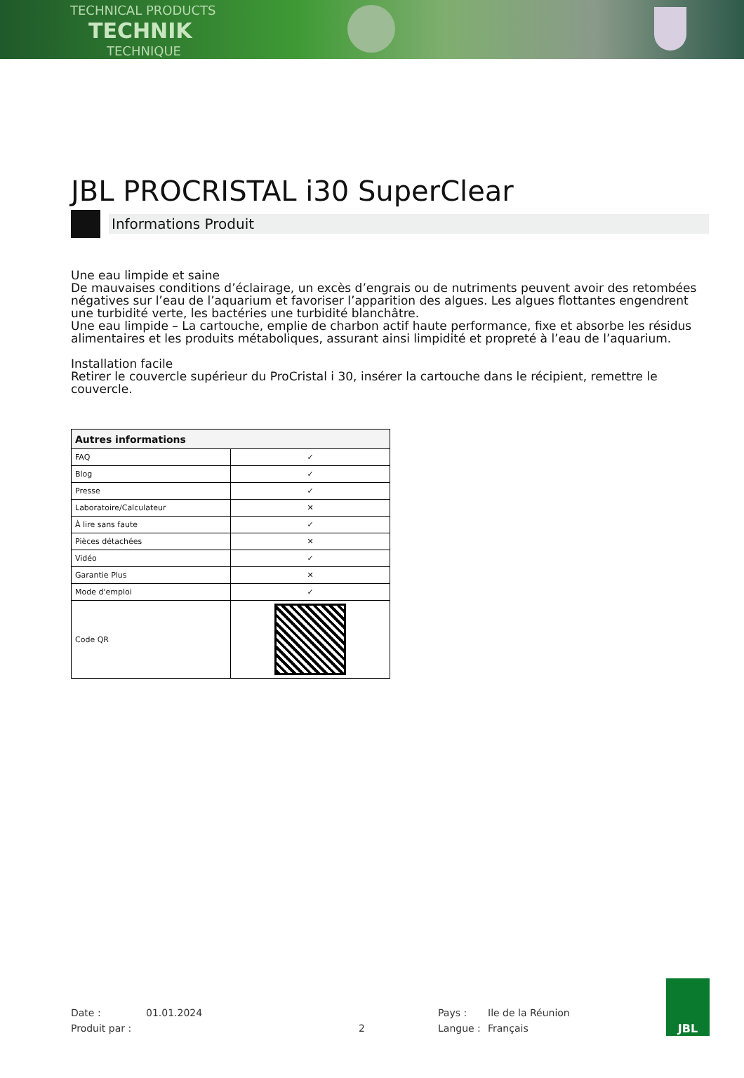TECHNICAL PRODUCTS
TECHNIK
TECHNIQUE
JBL PROCRISTAL i30 SuperClear
Informations Produit
Une eau limpide et saine
De mauvaises conditions d’éclairage, un excès d’engrais ou de nutriments peuvent avoir des retombées négatives sur l’eau de l’aquarium et favoriser l’apparition des algues. Les algues flottantes engendrent une turbidité verte, les bactéries une turbidité blanchâtre.
Une eau limpide – La cartouche, emplie de charbon actif haute performance, fixe et absorbe les résidus alimentaires et les produits métaboliques, assurant ainsi limpidité et propreté à l’eau de l’aquarium.
Installation facile
Retirer le couvercle supérieur du ProCristal i 30, insérer la cartouche dans le récipient, remettre le couvercle.
| Autres informations | |
| --- | --- |
| FAQ | ✓ |
| Blog | ✓ |
| Presse | ✓ |
| Laboratoire/Calculateur | ✕ |
| À lire sans faute | ✓ |
| Pièces détachées | ✕ |
| Vidéo | ✓ |
| Garantie Plus | ✕ |
| Mode d'emploi | ✓ |
| Code QR | |
Date :
01.01.2024
Pays :
Ile de la Réunion
Produit par :
2
Langue :
Français
JBL